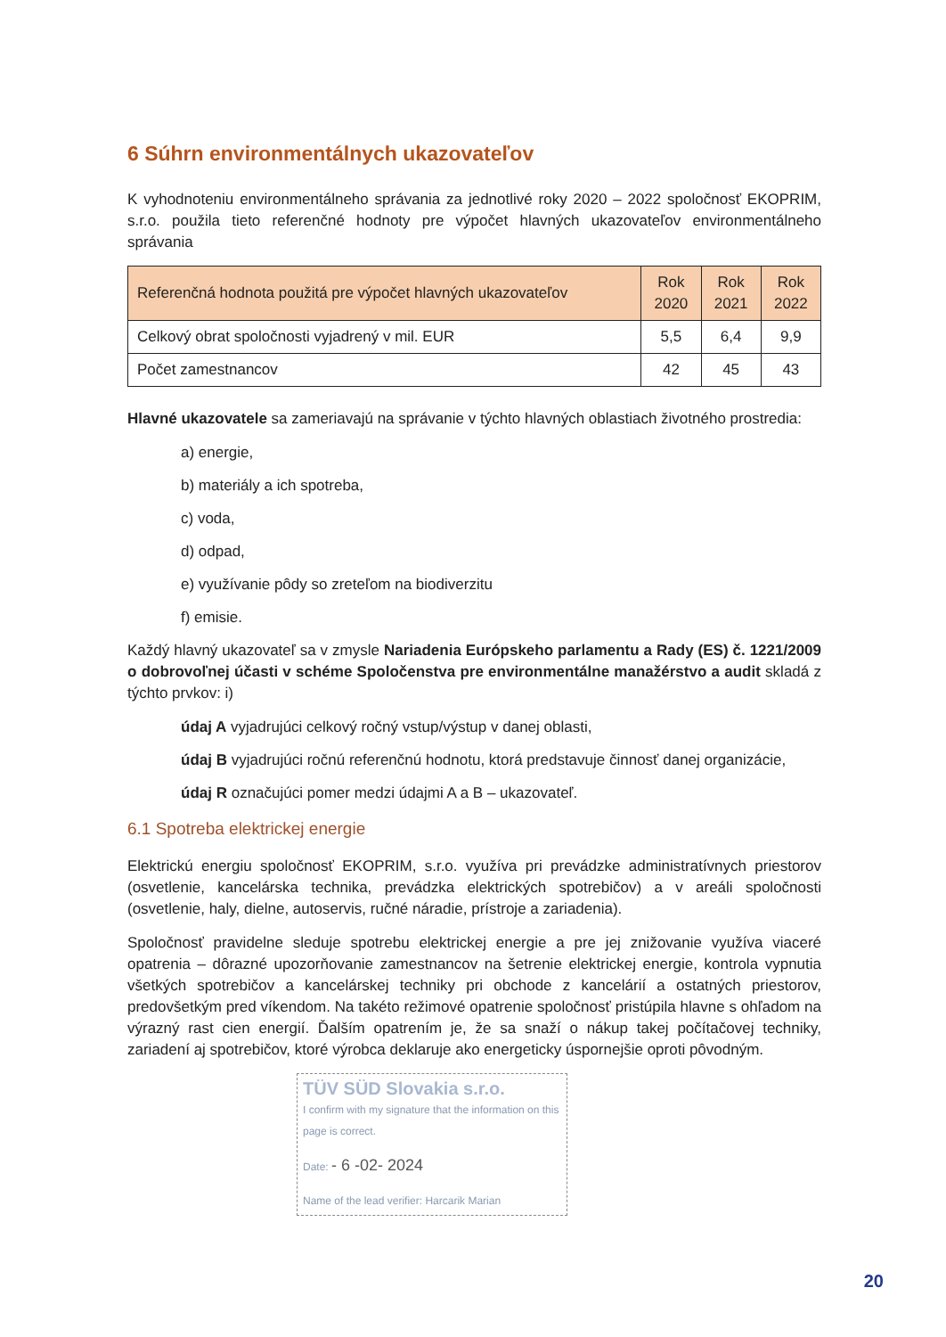6 Súhrn environmentálnych ukazovateľov
K vyhodnoteniu environmentálneho správania za jednotlivé roky 2020 – 2022 spoločnosť EKOPRIM, s.r.o. použila tieto referenčné hodnoty pre výpočet hlavných ukazovateľov environmentálneho správania
| Referenčná hodnota použitá pre výpočet hlavných ukazovateľov | Rok 2020 | Rok 2021 | Rok 2022 |
| --- | --- | --- | --- |
| Celkový obrat spoločnosti vyjadrený v mil. EUR | 5,5 | 6,4 | 9,9 |
| Počet zamestnancov | 42 | 45 | 43 |
Hlavné ukazovatele sa zameriavajú na správanie v týchto hlavných oblastiach životného prostredia:
a) energie,
b) materiály a ich spotreba,
c) voda,
d) odpad,
e) využívanie pôdy so zreteľom na biodiverzitu
f) emisie.
Každý hlavný ukazovateľ sa v zmysle Nariadenia Európskeho parlamentu a Rady (ES) č. 1221/2009 o dobrovoľnej účasti v schéme Spoločenstva pre environmentálne manažérstvo a audit skladá z týchto prvkov: i)
údaj A vyjadrujúci celkový ročný vstup/výstup v danej oblasti,
údaj B vyjadrujúci ročnú referenčnú hodnotu, ktorá predstavuje činnosť danej organizácie,
údaj R označujúci pomer medzi údajmi A a B – ukazovateľ.
6.1 Spotreba elektrickej energie
Elektrickú energiu spoločnosť EKOPRIM, s.r.o. využíva pri prevádzke administratívnych priestorov (osvetlenie, kancelárska technika, prevádzka elektrických spotrebičov) a v areáli spoločnosti (osvetlenie, haly, dielne, autoservis, ručné náradie, prístroje a zariadenia).
Spoločnosť pravidelne sleduje spotrebu elektrickej energie a pre jej znižovanie využíva viaceré opatrenia – dôrazné upozorňovanie zamestnancov na šetrenie elektrickej energie, kontrola vypnutia všetkých spotrebičov a kancelárskej techniky pri obchode z kancelárií a ostatných priestorov, predovšetkým pred víkendom. Na takéto režimové opatrenie spoločnosť pristúpila hlavne s ohľadom na výrazný rast cien energií. Ďalším opatrením je, že sa snaží o nákup takej počítačovej techniky, zariadení aj spotrebičov, ktoré výrobca deklaruje ako energeticky úspornejšie oproti pôvodným.
TÜV SÜD Slovakia s.r.o.
I confirm with my signature that the information on this page is correct.
Date: - 6 -02- 2024
Name of the lead verifier: Harcarik Marian
20